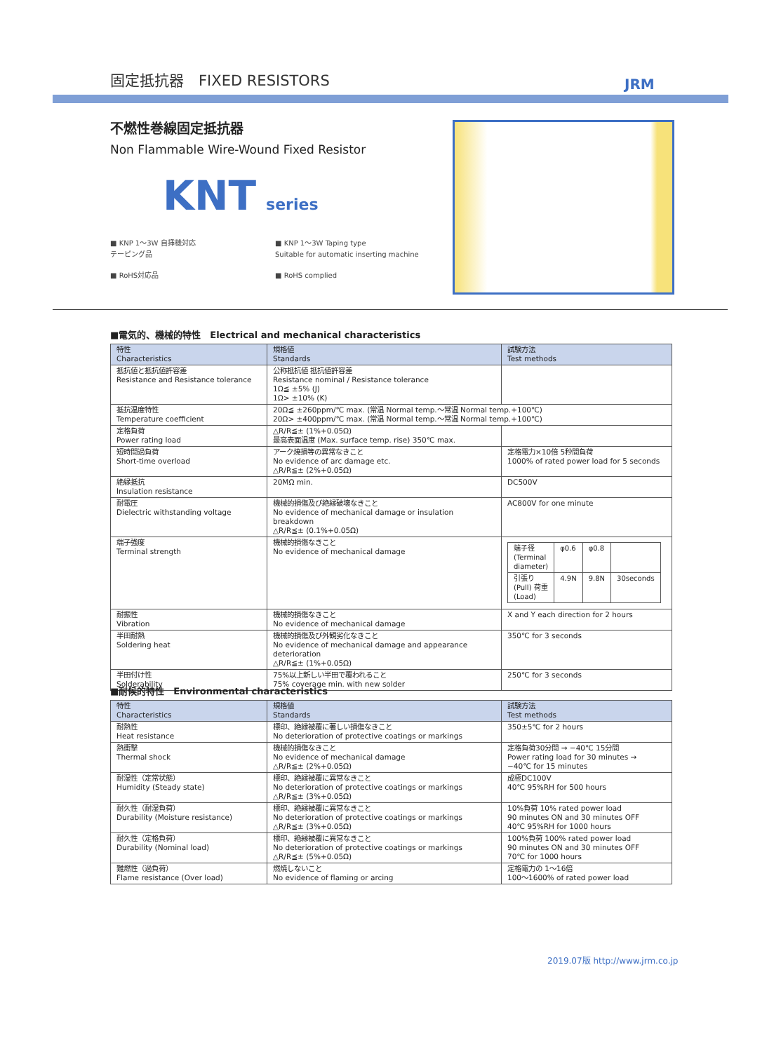固定抵抗器　FIXED RESISTORS JRM
不燃性巻線固定抵抗器
Non Flammable Wire-Wound Fixed Resistor
KNT series
■ KNP 1〜3W 自挿機対応
テーピング品
■ KNP 1〜3W Taping type
Suitable for automatic inserting machine
■ RoHS対応品 ■ RoHS complied
■電気的、機械的特性　Electrical and mechanical characteristics
| 特性 Characteristics | 規格値 Standards | 試験方法 Test methods |
| --- | --- | --- |
| 抵抗値と抵抗値許容差 Resistance and Resistance tolerance | 公称抵抗値 抵抗値許容差 Resistance nominal / Resistance tolerance 1Ω≦ ±5% (J) 1Ω> ±10% (K) | |
| 抵抗温度特性 Temperature coefficient | 20Ω≦ ±260ppm/℃ max. (常温 Normal temp.〜常温 Normal temp.+100℃) 20Ω> ±400ppm/℃ max. (常温 Normal temp.〜常温 Normal temp.+100℃) | |
| 定格負荷 Power rating load | △R/R≦± (1%+0.05Ω) 最高表面温度 (Max. surface temp. rise) 350℃ max. | |
| 短時間過負荷 Short-time overload | アーク焼損等の異常なきこと No evidence of arc damage etc. △R/R≦± (2%+0.05Ω) | 定格電力×10倍 5秒間負荷 1000% of rated power load for 5 seconds |
| 絶縁抵抗 Insulation resistance | 20MΩ min. | DC500V |
| 耐電圧 Dielectric withstanding voltage | 機械的損傷及び絶縁破壊なきこと No evidence of mechanical damage or insulation breakdown △R/R≦± (0.1%+0.05Ω) | AC800V for one minute |
| 端子強度 Terminal strength | 機械的損傷なきこと No evidence of mechanical damage | / 端子径 (Terminal diameter) / φ0.6 / φ0.8 / / / 引張り(Pull) 荷重(Load) / 4.9N / 9.8N / 30seconds / |
| 耐振性 Vibration | 機械的損傷なきこと No evidence of mechanical damage | X and Y each direction for 2 hours |
| 半田耐熱 Soldering heat | 機械的損傷及び外観劣化なきこと No evidence of mechanical damage and appearance deterioration △R/R≦± (1%+0.05Ω) | 350℃ for 3 seconds |
| 半田付け性 Solderability | 75%以上新しい半田で覆われること 75% coverage min. with new solder | 250℃ for 3 seconds |
■耐候的特性　Environmental characteristics
| 特性 Characteristics | 規格値 Standards | 試験方法 Test methods |
| --- | --- | --- |
| 耐熱性 Heat resistance | 標印、絶縁被覆に著しい損傷なきこと No deterioration of protective coatings or markings | 350±5℃ for 2 hours |
| 熱衝撃 Thermal shock | 機械的損傷なきこと No evidence of mechanical damage △R/R≦± (2%+0.05Ω) | 定格負荷30分間 → −40℃ 15分間 Power rating load for 30 minutes → −40℃ for 15 minutes |
| 耐湿性（定常状態） Humidity (Steady state) | 標印、絶縁被覆に異常なきこと No deterioration of protective coatings or markings △R/R≦± (3%+0.05Ω) | 成極DC100V 40℃ 95%RH for 500 hours |
| 耐久性（耐湿負荷） Durability (Moisture resistance) | 標印、絶縁被覆に異常なきこと No deterioration of protective coatings or markings △R/R≦± (3%+0.05Ω) | 10%負荷 10% rated power load 90 minutes ON and 30 minutes OFF 40℃ 95%RH for 1000 hours |
| 耐久性（定格負荷） Durability (Nominal load) | 標印、絶縁被覆に異常なきこと No deterioration of protective coatings or markings △R/R≦± (5%+0.05Ω) | 100%負荷 100% rated power load 90 minutes ON and 30 minutes OFF 70℃ for 1000 hours |
| 難燃性（過負荷） Flame resistance (Over load) | 燃焼しないこと No evidence of flaming or arcing | 定格電力の 1〜16倍 100〜1600% of rated power load |
2019.07版 http://www.jrm.co.jp